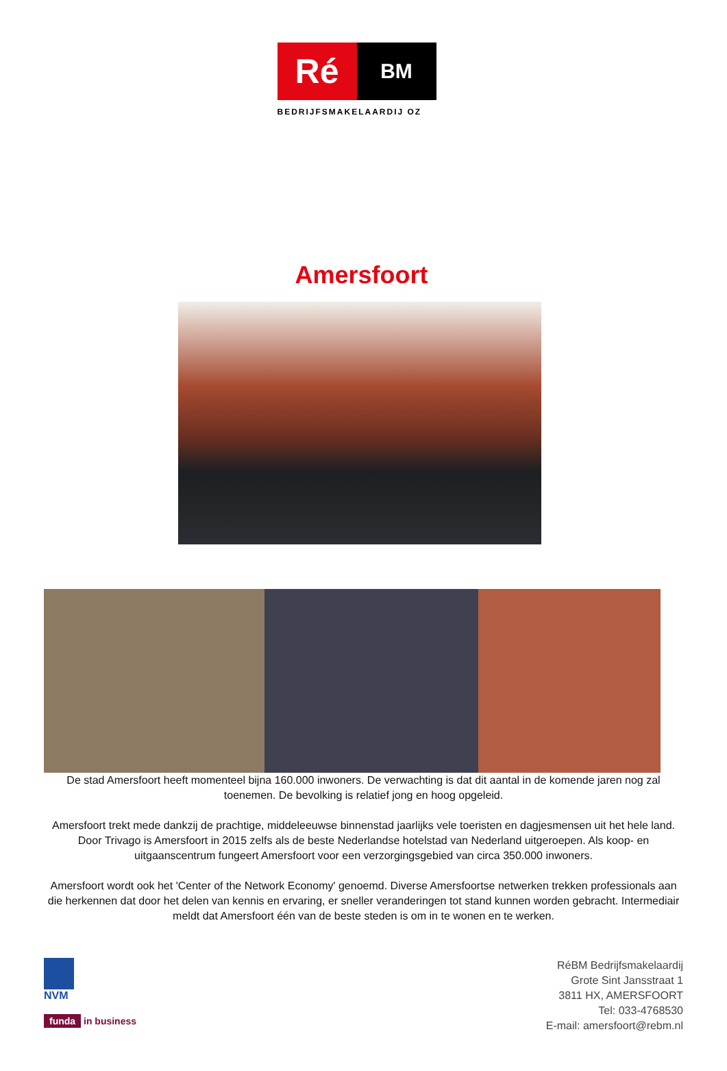Ré
BM
BEDRIJFSMAKELAARDIJ OZ
Amersfoort
De stad Amersfoort heeft momenteel bijna 160.000 inwoners. De verwachting is dat dit aantal in de komende jaren nog zal toenemen. De bevolking is relatief jong en hoog opgeleid.
Amersfoort trekt mede dankzij de prachtige, middeleeuwse binnenstad jaarlijks vele toeristen en dagjesmensen uit het hele land. Door Trivago is Amersfoort in 2015 zelfs als de beste Nederlandse hotelstad van Nederland uitgeroepen. Als koop- en uitgaanscentrum fungeert Amersfoort voor een verzorgingsgebied van circa 350.000 inwoners.
Amersfoort wordt ook het 'Center of the Network Economy' genoemd. Diverse Amersfoortse netwerken trekken professionals aan die herkennen dat door het delen van kennis en ervaring, er sneller veranderingen tot stand kunnen worden gebracht. Intermediair meldt dat Amersfoort één van de beste steden is om in te wonen en te werken.
NVM
funda in business
RéBM Bedrijfsmakelaardij
Grote Sint Jansstraat 1
3811 HX, AMERSFOORT
Tel: 033-4768530
E-mail: amersfoort@rebm.nl